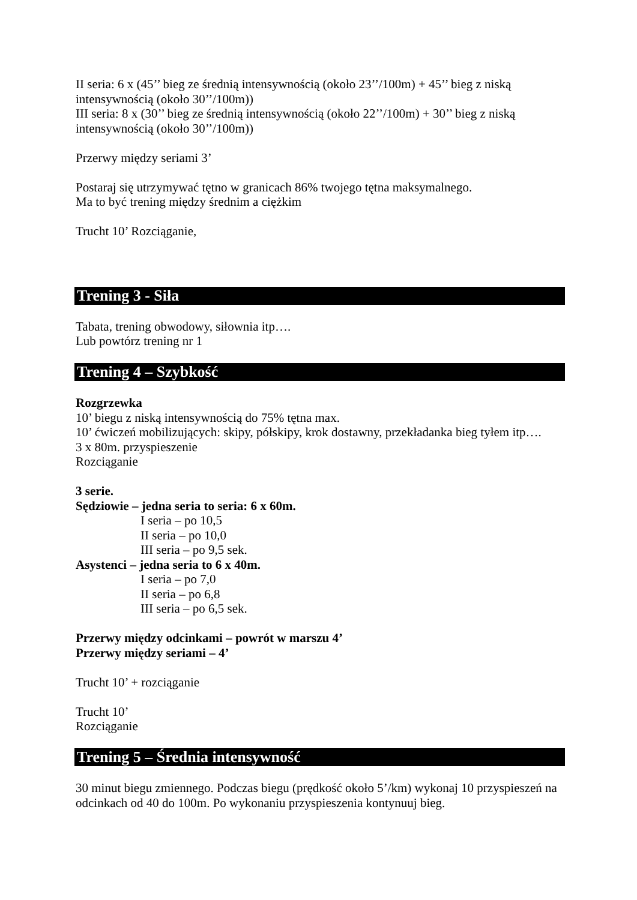II seria: 6 x (45’’ bieg ze średnią intensywnością (około 23’’/100m) + 45’’ bieg z niską intensywnością (około 30’’/100m))
III seria: 8 x (30’’ bieg ze średnią intensywnością (około 22’’/100m) + 30’’ bieg z niską intensywnością (około 30’’/100m))
Przerwy między seriami 3’
Postaraj się utrzymywać tętno w granicach 86% twojego tętna maksymalnego.
Ma to być trening między średnim a ciężkim
Trucht 10’ Rozciąganie,
Trening 3 - Siła
Tabata, trening obwodowy, siłownia itp….
Lub powtórz trening nr 1
Trening 4 – Szybkość
Rozgrzewka
10’ biegu z niską intensywnością do 75% tętna max.
10’ ćwiczeń mobilizujących: skipy, półskipy, krok dostawny, przekładanka bieg tyłem itp….
3 x 80m. przyspieszenie
Rozciąganie
3 serie.
Sędziowie – jedna seria to seria: 6 x 60m.
I seria – po 10,5
II seria – po 10,0
III seria – po 9,5 sek.
Asystenci – jedna seria to 6 x 40m.
I seria – po 7,0
II seria – po 6,8
III seria – po 6,5 sek.
Przerwy między odcinkami – powrót w marszu 4’
Przerwy między seriami – 4’
Trucht 10’ + rozciąganie
Trucht 10’
Rozciąganie
Trening 5 – Średnia intensywność
30 minut biegu zmiennego. Podczas biegu (prędkość około 5’/km) wykonaj 10 przyspieszeń na odcinkach od 40 do 100m. Po wykonaniu przyspieszenia kontynuuj bieg.